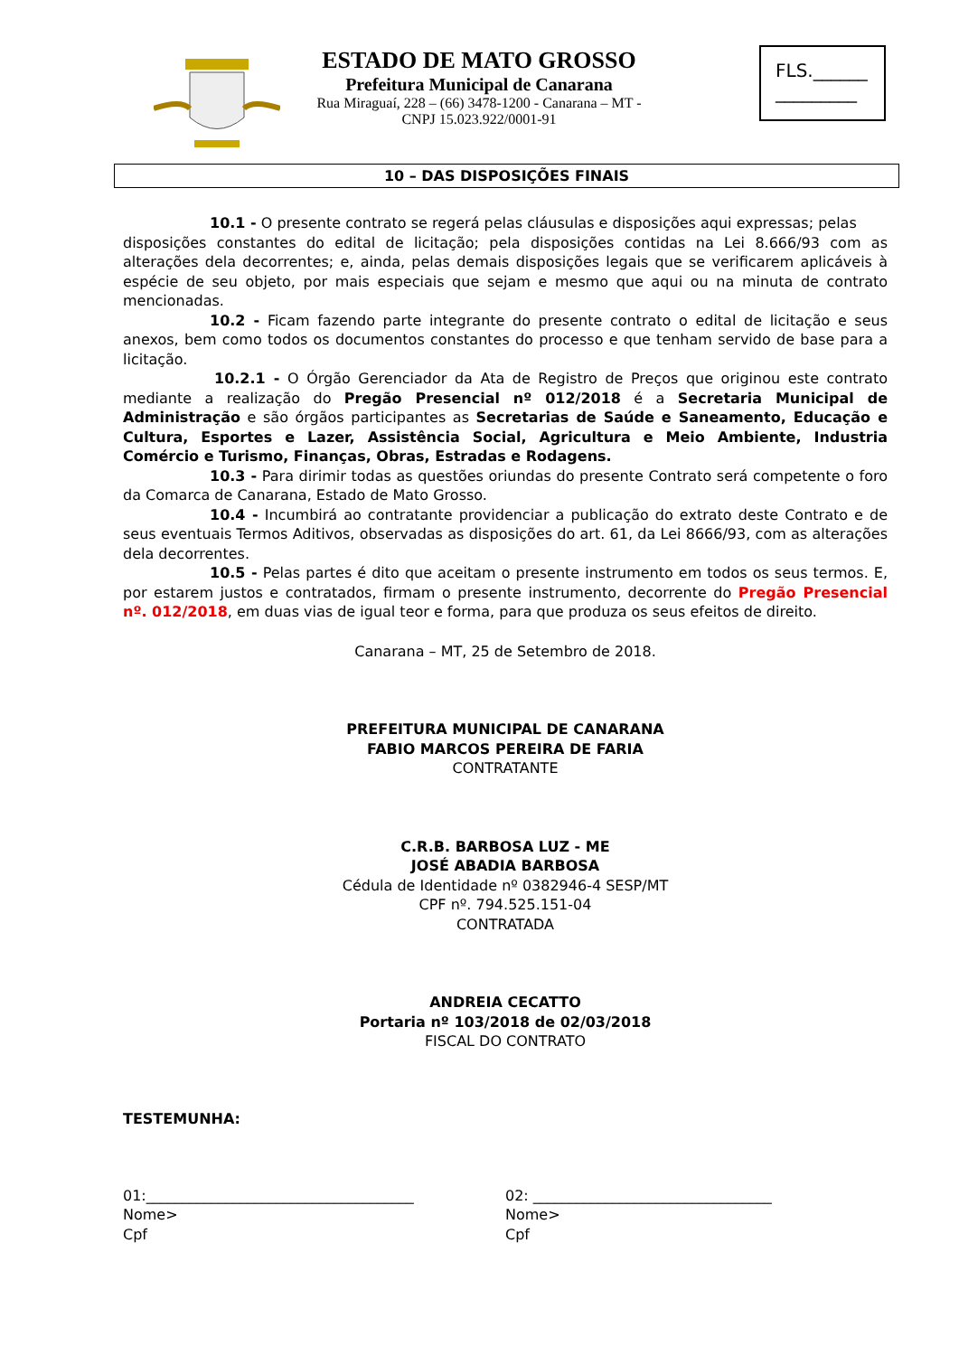ESTADO DE MATO GROSSO
Prefeitura Municipal de Canarana
Rua Miraguaí, 228 – (66) 3478-1200 - Canarana – MT - CNPJ 15.023.922/0001-91
FLS.______
_________
10 – DAS DISPOSIÇÕES FINAIS
10.1 - O presente contrato se regerá pelas cláusulas e disposições aqui expressas; pelas
disposições constantes do edital de licitação; pela disposições contidas na Lei 8.666/93 com as alterações dela decorrentes; e, ainda, pelas demais disposições legais que se verificarem aplicáveis à espécie de seu objeto, por mais especiais que sejam e mesmo que aqui ou na minuta de contrato mencionadas.
10.2 - Ficam fazendo parte integrante do presente contrato o edital de licitação e seus anexos, bem como todos os documentos constantes do processo e que tenham servido de base para a licitação.
10.2.1 - O Órgão Gerenciador da Ata de Registro de Preços que originou este contrato mediante a realização do Pregão Presencial nº 012/2018 é a Secretaria Municipal de Administração e são órgãos participantes as Secretarias de Saúde e Saneamento, Educação e Cultura, Esportes e Lazer, Assistência Social, Agricultura e Meio Ambiente, Industria Comércio e Turismo, Finanças, Obras, Estradas e Rodagens.
10.3 - Para dirimir todas as questões oriundas do presente Contrato será competente o foro da Comarca de Canarana, Estado de Mato Grosso.
10.4 - Incumbirá ao contratante providenciar a publicação do extrato deste Contrato e de seus eventuais Termos Aditivos, observadas as disposições do art. 61, da Lei 8666/93, com as alterações dela decorrentes.
10.5 - Pelas partes é dito que aceitam o presente instrumento em todos os seus termos. E, por estarem justos e contratados, firmam o presente instrumento, decorrente do Pregão Presencial nº. 012/2018, em duas vias de igual teor e forma, para que produza os seus efeitos de direito.
Canarana – MT, 25 de Setembro de 2018.
PREFEITURA MUNICIPAL DE CANARANA
FABIO MARCOS PEREIRA DE FARIA
CONTRATANTE
C.R.B. BARBOSA LUZ - ME
JOSÉ ABADIA BARBOSA
Cédula de Identidade nº 0382946-4 SESP/MT
CPF nº. 794.525.151-04
CONTRATADA
ANDREIA CECATTO
Portaria nº 103/2018 de 02/03/2018
FISCAL DO CONTRATO
TESTEMUNHA:
01:_____________________________________
Nome>
Cpf
02: _________________________________
Nome>
Cpf